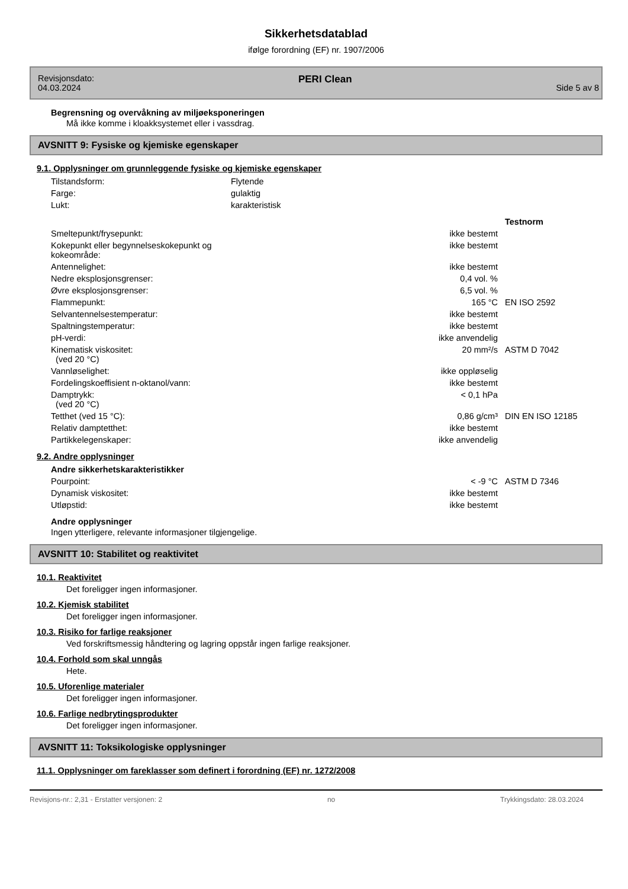Sikkerhetsdatablad
ifølge forordning (EF) nr. 1907/2006
Revisjonsdato:
04.03.2024
PERI Clean
Side 5 av 8
Begrensning og overvåkning av miljøeksponeringen
Må ikke komme i kloakksystemet eller i vassdrag.
AVSNITT 9: Fysiske og kjemiske egenskaper
9.1. Opplysninger om grunnleggende fysiske og kjemiske egenskaper
| Tilstandsform: | Flytende |
| Farge: | gulaktig |
| Lukt: | karakteristisk |
| | | Testnorm |
| Smeltepunkt/frysepunkt: | ikke bestemt | |
| Kokepunkt eller begynnelseskokepunkt og kokeområde: | ikke bestemt | |
| Antennelighet: | ikke bestemt | |
| Nedre eksplosjonsgrenser: | 0,4 vol. % | |
| Øvre eksplosjonsgrenser: | 6,5 vol. % | |
| Flammepunkt: | 165 °C | EN ISO 2592 |
| Selvantennelsestemperatur: | ikke bestemt | |
| Spaltningstemperatur: | ikke bestemt | |
| pH-verdi: | ikke anvendelig | |
| Kinematisk viskositet: (ved 20 °C) | 20 mm²/s | ASTM D 7042 |
| Vannløselighet: | ikke oppløselig | |
| Fordelingskoeffisient n-oktanol/vann: | ikke bestemt | |
| Damptrykk: (ved 20 °C) | < 0,1 hPa | |
| Tetthet (ved 15 °C): | 0,86 g/cm³ | DIN EN ISO 12185 |
| Relativ damptetthet: | ikke bestemt | |
| Partikkelegenskaper: | ikke anvendelig | |
9.2. Andre opplysninger
Andre sikkerhetskarakteristikker
| Pourpoint: | < -9 °C | ASTM D 7346 |
| Dynamisk viskositet: | ikke bestemt | |
| Utløpstid: | ikke bestemt | |
Andre opplysninger
Ingen ytterligere, relevante informasjoner tilgjengelige.
AVSNITT 10: Stabilitet og reaktivitet
10.1. Reaktivitet
Det foreligger ingen informasjoner.
10.2. Kjemisk stabilitet
Det foreligger ingen informasjoner.
10.3. Risiko for farlige reaksjoner
Ved forskriftsmessig håndtering og lagring oppstår ingen farlige reaksjoner.
10.4. Forhold som skal unngås
Hete.
10.5. Uforenlige materialer
Det foreligger ingen informasjoner.
10.6. Farlige nedbrytingsprodukter
Det foreligger ingen informasjoner.
AVSNITT 11: Toksikologiske opplysninger
11.1. Opplysninger om fareklasser som definert i forordning (EF) nr. 1272/2008
Revisjons-nr.: 2,31 - Erstatter versjonen: 2 no Trykkingsdato: 28.03.2024